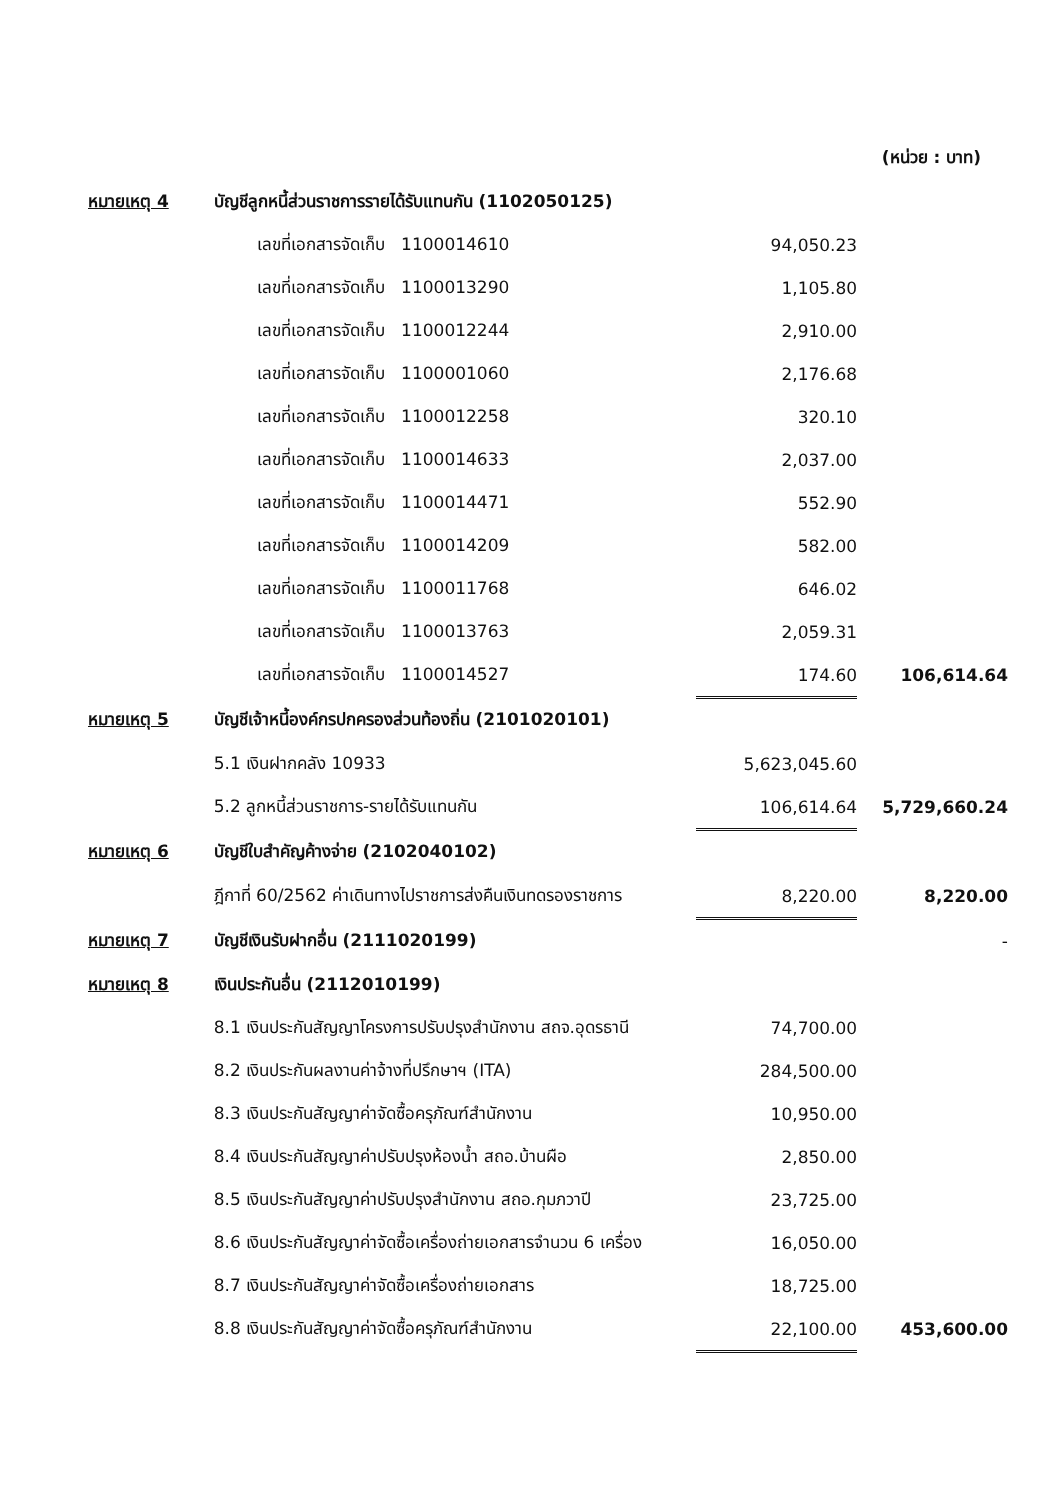(หน่วย : บาท)
| หมายเหตุ 4 | บัญชีลูกหนี้ส่วนราชการรายได้รับแทนกัน (1102050125) | | |
| | เลขที่เอกสารจัดเก็บ 1100014610 | 94,050.23 | |
| | เลขที่เอกสารจัดเก็บ 1100013290 | 1,105.80 | |
| | เลขที่เอกสารจัดเก็บ 1100012244 | 2,910.00 | |
| | เลขที่เอกสารจัดเก็บ 1100001060 | 2,176.68 | |
| | เลขที่เอกสารจัดเก็บ 1100012258 | 320.10 | |
| | เลขที่เอกสารจัดเก็บ 1100014633 | 2,037.00 | |
| | เลขที่เอกสารจัดเก็บ 1100014471 | 552.90 | |
| | เลขที่เอกสารจัดเก็บ 1100014209 | 582.00 | |
| | เลขที่เอกสารจัดเก็บ 1100011768 | 646.02 | |
| | เลขที่เอกสารจัดเก็บ 1100013763 | 2,059.31 | |
| | เลขที่เอกสารจัดเก็บ 1100014527 | 174.60 | 106,614.64 |
| หมายเหตุ 5 | บัญชีเจ้าหนี้องค์กรปกครองส่วนท้องถิ่น (2101020101) | | |
| | 5.1 เงินฝากคลัง 10933 | 5,623,045.60 | |
| | 5.2 ลูกหนี้ส่วนราชการ-รายได้รับแทนกัน | 106,614.64 | 5,729,660.24 |
| หมายเหตุ 6 | บัญชีใบสำคัญค้างจ่าย (2102040102) | | |
| | ฎีกาที่ 60/2562 ค่าเดินทางไปราชการส่งคืนเงินทดรองราชการ | 8,220.00 | 8,220.00 |
| หมายเหตุ 7 | บัญชีเงินรับฝากอื่น (2111020199) | | - |
| หมายเหตุ 8 | เงินประกันอื่น (2112010199) | | |
| | 8.1 เงินประกันสัญญาโครงการปรับปรุงสำนักงาน สถจ.อุดรธานี | 74,700.00 | |
| | 8.2 เงินประกันผลงานค่าจ้างที่ปรึกษาฯ (ITA) | 284,500.00 | |
| | 8.3 เงินประกันสัญญาค่าจัดซื้อครุภัณฑ์สำนักงาน | 10,950.00 | |
| | 8.4 เงินประกันสัญญาค่าปรับปรุงห้องน้ำ สถอ.บ้านผือ | 2,850.00 | |
| | 8.5 เงินประกันสัญญาค่าปรับปรุงสำนักงาน สถอ.กุมภวาปี | 23,725.00 | |
| | 8.6 เงินประกันสัญญาค่าจัดซื้อเครื่องถ่ายเอกสารจำนวน 6 เครื่อง | 16,050.00 | |
| | 8.7 เงินประกันสัญญาค่าจัดซื้อเครื่องถ่ายเอกสาร | 18,725.00 | |
| | 8.8 เงินประกันสัญญาค่าจัดซื้อครุภัณฑ์สำนักงาน | 22,100.00 | 453,600.00 |